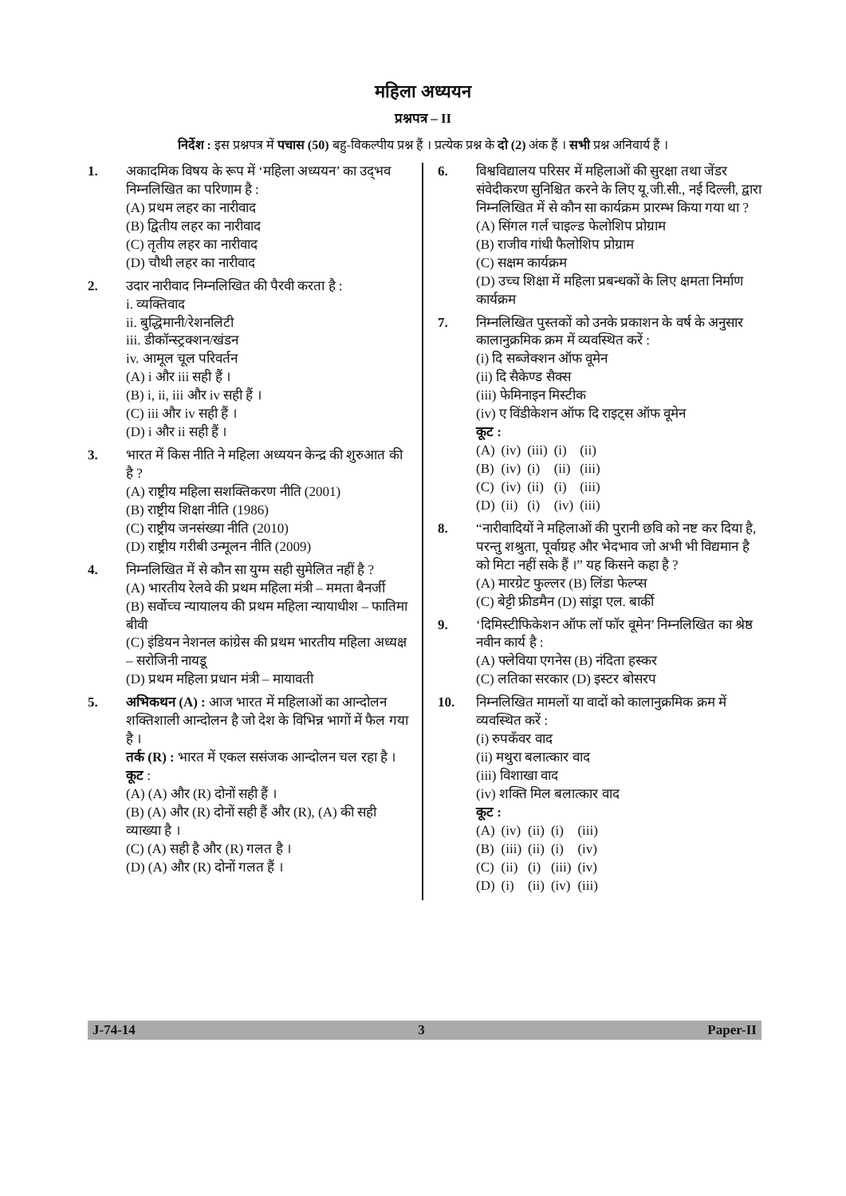महिला अध्ययन
प्रश्नपत्र – II
निर्देश : इस प्रश्नपत्र में पचास (50) बहु-विकल्पीय प्रश्न हैं । प्रत्येक प्रश्न के दो (2) अंक हैं । सभी प्रश्न अनिवार्य हैं ।
1. अकादमिक विषय के रूप में ‘महिला अध्ययन’ का उद्‌भव निम्नलिखित का परिणाम है :
(A) प्रथम लहर का नारीवाद
(B) द्वितीय लहर का नारीवाद
(C) तृतीय लहर का नारीवाद
(D) चौथी लहर का नारीवाद
2. उदार नारीवाद निम्नलिखित की पैरवी करता है :
i. व्यक्तिवाद
ii. बुद्धिमानी/रेशनलिटी
iii. डीकॉन्स्ट्रक्शन/खंडन
iv. आमूल चूल परिवर्तन
(A) i और iii सही हैं ।
(B) i, ii, iii और iv सही हैं ।
(C) iii और iv सही हैं ।
(D) i और ii सही हैं ।
3. भारत में किस नीति ने महिला अध्ययन केन्द्र की शुरुआत की है ?
(A) राष्ट्रीय महिला सशक्तिकरण नीति (2001)
(B) राष्ट्रीय शिक्षा नीति (1986)
(C) राष्ट्रीय जनसंख्या नीति (2010)
(D) राष्ट्रीय गरीबी उन्मूलन नीति (2009)
4. निम्नलिखित में से कौन सा युग्म सही सुमेलित नहीं है ?
(A) भारतीय रेलवे की प्रथम महिला मंत्री – ममता बैनर्जी
(B) सर्वोच्च न्यायालय की प्रथम महिला न्यायाधीश – फातिमा बीवी
(C) इंडियन नेशनल कांग्रेस की प्रथम भारतीय महिला अध्यक्ष – सरोजिनी नायडू
(D) प्रथम महिला प्रधान मंत्री – मायावती
5. अभिकथन (A) : आज भारत में महिलाओं का आन्दोलन शक्तिशाली आन्दोलन है जो देश के विभिन्न भागों में फैल गया है ।
तर्क (R) : भारत में एकल ससंजक आन्दोलन चल रहा है ।
कूट :
(A) (A) और (R) दोनों सही हैं ।
(B) (A) और (R) दोनों सही हैं और (R), (A) की सही व्याख्या है ।
(C) (A) सही है और (R) गलत है ।
(D) (A) और (R) दोनों गलत हैं ।
6. विश्वविद्यालय परिसर में महिलाओं की सुरक्षा तथा जेंडर संवेदीकरण सुनिश्चित करने के लिए यू.जी.सी., नई दिल्ली, द्वारा निम्नलिखित में से कौन सा कार्यक्रम प्रारम्भ किया गया था ?
(A) सिंगल गर्ल चाइल्ड फेलोशिप प्रोग्राम
(B) राजीव गांधी फैलोशिप प्रोग्राम
(C) सक्षम कार्यक्रम
(D) उच्च शिक्षा में महिला प्रबन्धकों के लिए क्षमता निर्माण कार्यक्रम
7. निम्नलिखित पुस्तकों को उनके प्रकाशन के वर्ष के अनुसार कालानुक्रमिक क्रम में व्यवस्थित करें :
(i) दि सब्जेक्शन ऑफ वूमेन
(ii) दि सैकेण्ड सैक्स
(iii) फेमिनाइन मिस्टीक
(iv) ए विंडीकेशन ऑफ दि राइट्स ऑफ वूमेन
कूट :
| (A) | (iv) | (iii) | (i) | (ii) |
| (B) | (iv) | (i) | (ii) | (iii) |
| (C) | (iv) | (ii) | (i) | (iii) |
| (D) | (ii) | (i) | (iv) | (iii) |
8. “नारीवादियों ने महिलाओं की पुरानी छवि को नष्ट कर दिया है, परन्तु शश्रुता, पूर्वाग्रह और भेदभाव जो अभी भी विद्यमान है को मिटा नहीं सके हैं ।” यह किसने कहा है ?
(A) मारग्रेट फुल्लर (B) लिंडा फेल्प्स
(C) बेट्टी फ्रीडमैन (D) सांड्रा एल. बार्की
9. ‘दिमिस्टीफिकेशन ऑफ लॉ फॉर वूमेन’ निम्नलिखित का श्रेष्ठ नवीन कार्य है :
(A) फ्लेविया एगनेस (B) नंदिता हस्कर
(C) लतिका सरकार (D) इस्टर बोसरप
10. निम्नलिखित मामलों या वादों को कालानुक्रमिक क्रम में व्यवस्थित करें :
(i) रुपकँवर वाद
(ii) मथुरा बलात्कार वाद
(iii) विशाखा वाद
(iv) शक्ति मिल बलात्कार वाद
कूट :
| (A) | (iv) | (ii) | (i) | (iii) |
| (B) | (iii) | (ii) | (i) | (iv) |
| (C) | (ii) | (i) | (iii) | (iv) |
| (D) | (i) | (ii) | (iv) | (iii) |
J-74-14 3 Paper-II